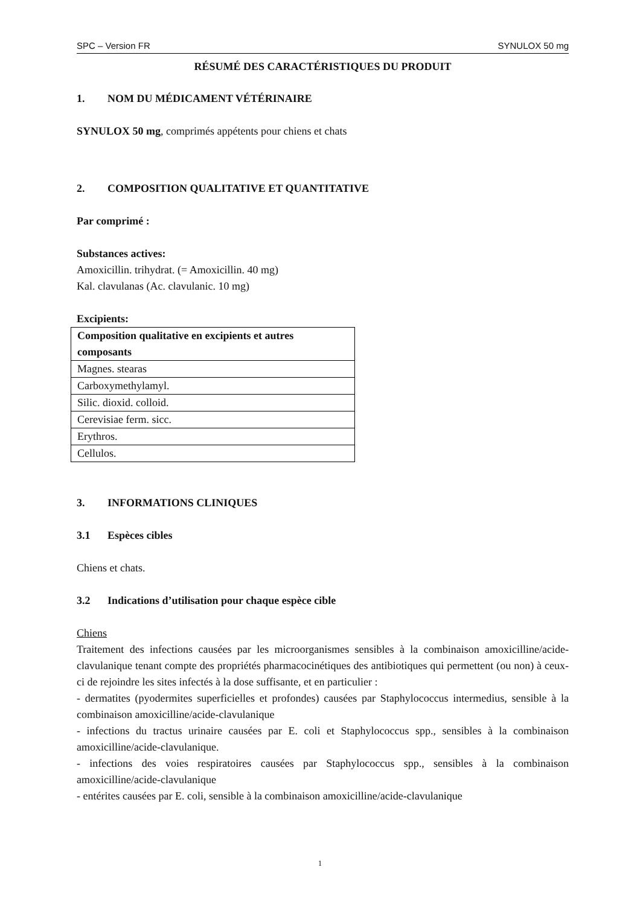SPC – Version FR SYNULOX 50 mg
RÉSUMÉ DES CARACTÉRISTIQUES DU PRODUIT
1. NOM DU MÉDICAMENT VÉTÉRINAIRE
SYNULOX 50 mg, comprimés appétents pour chiens et chats
2. COMPOSITION QUALITATIVE ET QUANTITATIVE
Par comprimé :
Substances actives:
Amoxicillin. trihydrat. (= Amoxicillin. 40 mg)
Kal. clavulanas (Ac. clavulanic. 10 mg)
Excipients:
| Composition qualitative en excipients et autres composants |
| --- |
| Magnes. stearas |
| Carboxymethylamyl. |
| Silic. dioxid. colloid. |
| Cerevisiae ferm. sicc. |
| Erythros. |
| Cellulos. |
3. INFORMATIONS CLINIQUES
3.1 Espèces cibles
Chiens et chats.
3.2 Indications d’utilisation pour chaque espèce cible
Chiens
Traitement des infections causées par les microorganismes sensibles à la combinaison amoxicilline/acide-clavulanique tenant compte des propriétés pharmacocinétiques des antibiotiques qui permettent (ou non) à ceux-ci de rejoindre les sites infectés à la dose suffisante, et en particulier :
- dermatites (pyodermites superficielles et profondes) causées par Staphylococcus intermedius, sensible à la combinaison amoxicilline/acide-clavulanique
- infections du tractus urinaire causées par E. coli et Staphylococcus spp., sensibles à la combinaison amoxicilline/acide-clavulanique.
- infections des voies respiratoires causées par Staphylococcus spp., sensibles à la combinaison amoxicilline/acide-clavulanique
- entérites causées par E. coli, sensible à la combinaison amoxicilline/acide-clavulanique
1